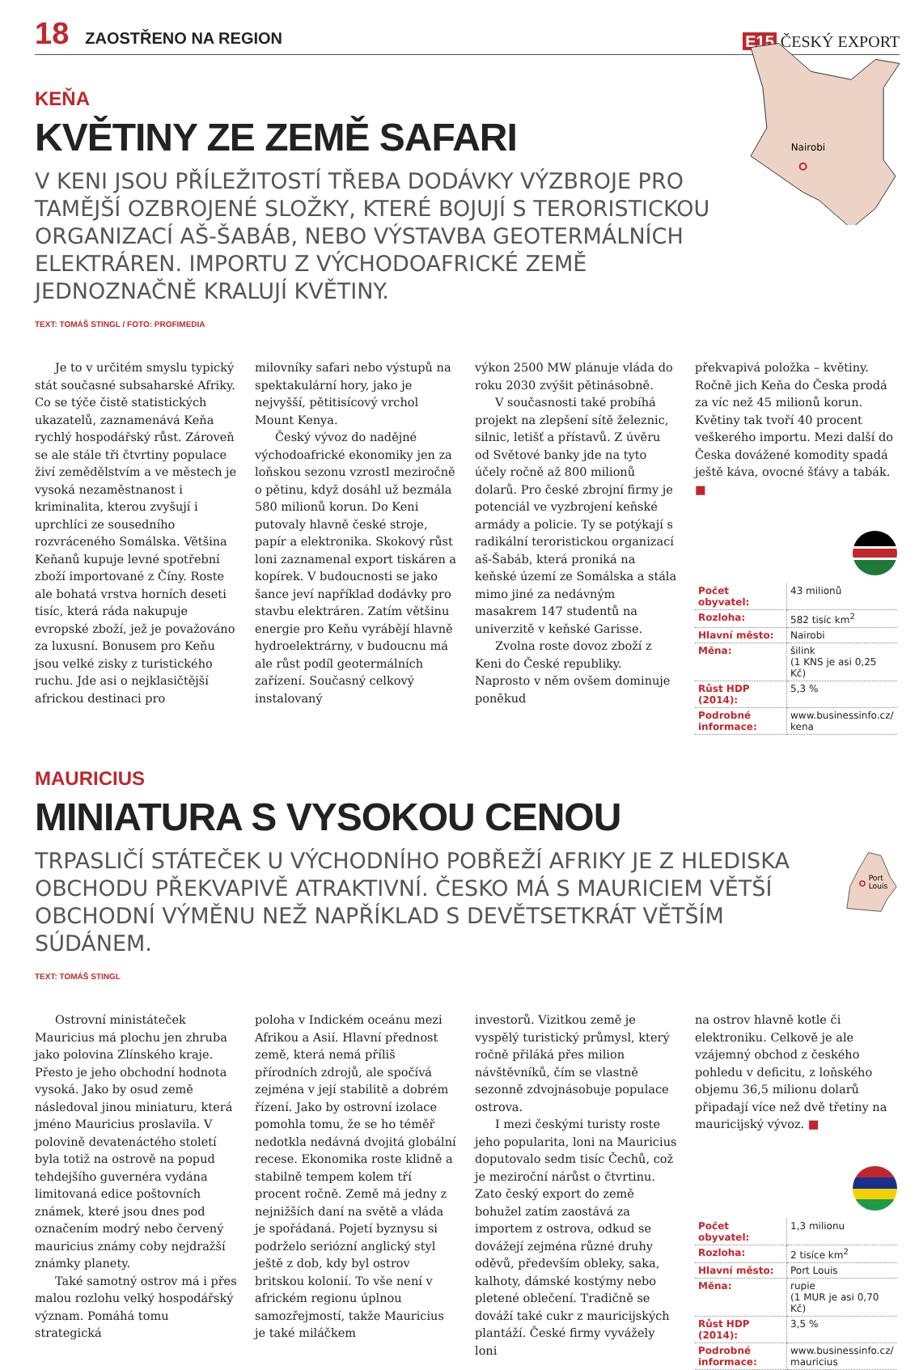18 ZAOSTŘENO NA REGION
E15 ČESKÝ EXPORT
KEŇA
KVĚTINY ZE ZEMĚ SAFARI
V KENI JSOU PŘÍLEŽITOSTÍ TŘEBA DODÁVKY VÝZBROJE PRO TAMĚJŠÍ OZBROJENÉ SLOŽKY, KTERÉ BOJUJÍ S TERORISTICKOU ORGANIZACÍ AŠ-ŠABÁB, NEBO VÝSTAVBA GEOTERMÁLNÍCH ELEKTRÁREN. IMPORTU Z VÝCHODOAFRICKÉ ZEMĚ JEDNOZNAČNĚ KRALUJÍ KVĚTINY.
TEXT: TOMÁŠ STINGL / FOTO: PROFIMEDIA
Nairobi
Je to v určitém smyslu typický stát současné subsaharské Afriky. Co se týče čistě statistických ukazatelů, zaznamenává Keňa rychlý hospodářský růst. Zároveň se ale stále tři čtvrtiny populace živí zemědělstvím a ve městech je vysoká nezaměstnanost i kriminalita, kterou zvyšují i uprchlíci ze sousedního rozvráceného Somálska. Většina Keňanů kupuje levné spotřební zboží importované z Číny. Roste ale bohatá vrstva horních deseti tisíc, která ráda nakupuje evropské zboží, jež je považováno za luxusní. Bonusem pro Keňu jsou velké zisky z turistického ruchu. Jde asi o nejklasičtější africkou destinaci pro
milovníky safari nebo výstupů na spektakulární hory, jako je nejvyšší, pětitisícový vrchol Mount Kenya.
Český vývoz do nadějné východoafrické ekonomiky jen za loňskou sezonu vzrostl meziročně o pětinu, když dosáhl už bezmála 580 milionů korun. Do Keni putovaly hlavně české stroje, papír a elektronika. Skokový růst loni zaznamenal export tiskáren a kopírek. V budoucnosti se jako šance jeví například dodávky pro stavbu elektráren. Zatím většinu energie pro Keňu vyrábějí hlavně hydroelektrárny, v budoucnu má ale růst podíl geotermálních zařízení. Současný celkový instalovaný
výkon 2500 MW plánuje vláda do roku 2030 zvýšit pětinásobně.
V současnosti také probíhá projekt na zlepšení sítě železnic, silnic, letišť a přístavů. Z úvěru od Světové banky jde na tyto účely ročně až 800 milionů dolarů. Pro české zbrojní firmy je potenciál ve vyzbrojení keňské armády a policie. Ty se potýkají s radikální teroristickou organizací aš-Šabáb, která proniká na keňské území ze Somálska a stála mimo jiné za nedávným masakrem 147 studentů na univerzitě v keňské Garisse.
Zvolna roste dovoz zboží z Keni do České republiky. Naprosto v něm ovšem dominuje poněkud
překvapivá položka – květiny. Ročně jich Keňa do Česka prodá za víc než 45 milionů korun. Květiny tak tvoří 40 procent veškerého importu. Mezi další do Česka dovážené komodity spadá ještě káva, ovocné šťávy a tabák. ■
| Počet obyvatel: | 43 milionů |
| Rozloha: | 582 tisíc km<sup>2</sup> |
| Hlavní město: | Nairobi |
| Měna: | šilink (1 KNS je asi 0,25 Kč) |
| Růst HDP (2014): | 5,3 % |
| Podrobné informace: | www.businessinfo.cz/ kena |
MAURICIUS
MINIATURA S VYSOKOU CENOU
TRPASLIČÍ STÁTEČEK U VÝCHODNÍHO POBŘEŽÍ AFRIKY JE Z HLEDISKA OBCHODU PŘEKVAPIVĚ ATRAKTIVNÍ. ČESKO MÁ S MAURICIEM VĚTŠÍ OBCHODNÍ VÝMĚNU NEŽ NAPŘÍKLAD S DEVĚTSETKRÁT VĚTŠÍM SÚDÁNEM.
TEXT: TOMÁŠ STINGL
Port
Louis
Ostrovní ministáteček Mauricius má plochu jen zhruba jako polovina Zlínského kraje. Přesto je jeho obchodní hodnota vysoká. Jako by osud země následoval jinou miniaturu, která jméno Mauricius proslavila. V polovině devatenáctého století byla totiž na ostrově na popud tehdejšího guvernéra vydána limitovaná edice poštovních známek, které jsou dnes pod označením modrý nebo červený mauricius známy coby nejdražší známky planety.
Také samotný ostrov má i přes malou rozlohu velký hospodářský význam. Pomáhá tomu strategická
poloha v Indickém oceánu mezi Afrikou a Asií. Hlavní přednost země, která nemá příliš přírodních zdrojů, ale spočívá zejména v její stabilitě a dobrém řízení. Jako by ostrovní izolace pomohla tomu, že se ho téměř nedotkla nedávná dvojitá globální recese. Ekonomika roste klidně a stabilně tempem kolem tří procent ročně. Země má jedny z nejnižších daní na světě a vláda je spořádaná. Pojetí byznysu si podrželo seriózní anglický styl ještě z dob, kdy byl ostrov britskou kolonií. To vše není v africkém regionu úplnou samozřejmostí, takže Mauricius je také miláčkem
investorů. Vizitkou země je vyspělý turistický průmysl, který ročně přiláká přes milion návštěvníků, čím se vlastně sezonně zdvojnásobuje populace ostrova.
I mezi českými turisty roste jeho popularita, loni na Mauricius doputovalo sedm tisíc Čechů, což je meziroční nárůst o čtvrtinu. Zato český export do země bohužel zatím zaostává za importem z ostrova, odkud se dovážejí zejména různé druhy oděvů, především obleky, saka, kalhoty, dámské kostýmy nebo pletené oblečení. Tradičně se dováží také cukr z mauricijských plantáží. České firmy vyvážely loni
na ostrov hlavně kotle či elektroniku. Celkově je ale vzájemný obchod z českého pohledu v deficitu, z loňského objemu 36,5 milionu dolarů připadají více než dvě třetiny na mauricijský vývoz. ■
| Počet obyvatel: | 1,3 milionu |
| Rozloha: | 2 tisíce km<sup>2</sup> |
| Hlavní město: | Port Louis |
| Měna: | rupie (1 MUR je asi 0,70 Kč) |
| Růst HDP (2014): | 3,5 % |
| Podrobné informace: | www.businessinfo.cz/ mauricius |